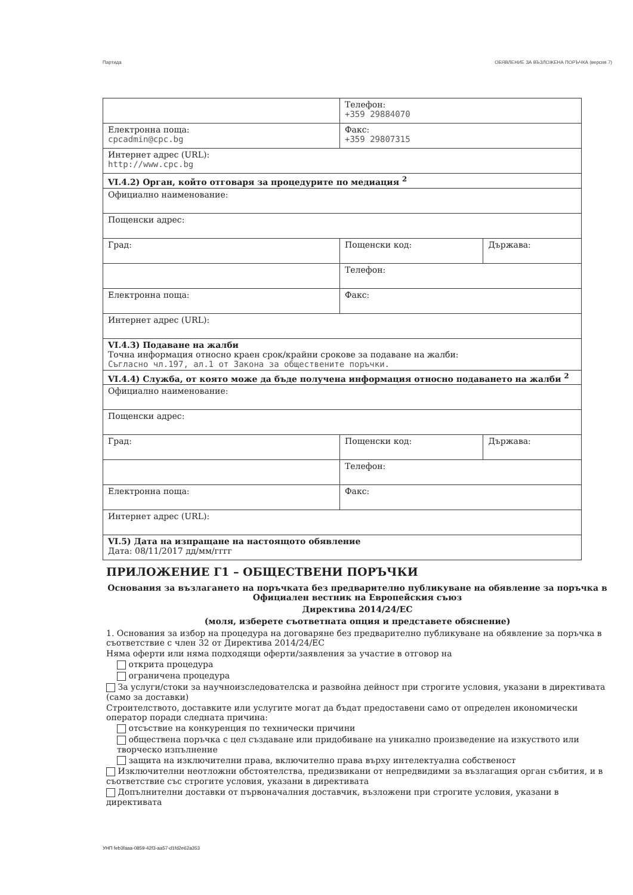Партида ОБЯВЛЕНИЕ ЗА ВЪЗЛОЖЕНА ПОРЪЧКА (версия 7)
| | Телефон: +359 29884070 | |
| Електронна поща: cpcadmin@cpc.bg | Факс: +359 29807315 | |
| Интернет адрес (URL): http://www.cpc.bg | | |
| VI.4.2) Орган, който отговаря за процедурите по медиация <sup>2</sup> | | |
| Официално наименование: | | |
| Пощенски адрес: | | |
| Град: | Пощенски код: | Държава: |
| | Телефон: | |
| Електронна поща: | Факс: | |
| Интернет адрес (URL): | | |
| VI.4.3) Подаване на жалби Точна информация относно краен срок/крайни срокове за подаване на жалби: Съгласно чл.197, ал.1 от Закона за обществените поръчки. | | |
| VI.4.4) Служба, от която може да бъде получена информация относно подаването на жалби <sup>2</sup> | | |
| Официално наименование: | | |
| Пощенски адрес: | | |
| Град: | Пощенски код: | Държава: |
| | Телефон: | |
| Електронна поща: | Факс: | |
| Интернет адрес (URL): | | |
| VI.5) Дата на изпращане на настоящото обявление Дата: 08/11/2017 дд/мм/гггг | | |
ПРИЛОЖЕНИЕ Г1 – ОБЩЕСТВЕНИ ПОРЪЧКИ
Основания за възлагането на поръчката без предварително публикуване на обявление за поръчка в Официален вестник на Европейския съюз
Директива 2014/24/ЕС
(моля, изберете съответната опция и представете обяснение)
1. Основания за избор на процедура на договаряне без предварително публикуване на обявление за поръчка в съответствие с член 32 от Директива 2014/24/ЕС
Няма оферти или няма подходящи оферти/заявления за участие в отговор на
открита процедура
ограничена процедура
За услуги/стоки за научноизследователска и развойна дейност при строгите условия, указани в директивата (само за доставки)
Строителството, доставките или услугите могат да бъдат предоставени само от определен икономически оператор поради следната причина:
отсъствие на конкуренция по технически причини
обществена поръчка с цел създаване или придобиване на уникално произведение на изкуството или творческо изпълнение
защита на изключителни права, включително права върху интелектуална собственост
Изключителни неотложни обстоятелства, предизвикани от непредвидими за възлагащия орган събития, и в съответствие със строгите условия, указани в директивата
Допълнителни доставки от първоначалния доставчик, възложени при строгите условия, указани в директивата
УНП feb3faaa-0859-42f3-aa57-d1fd2e62a353